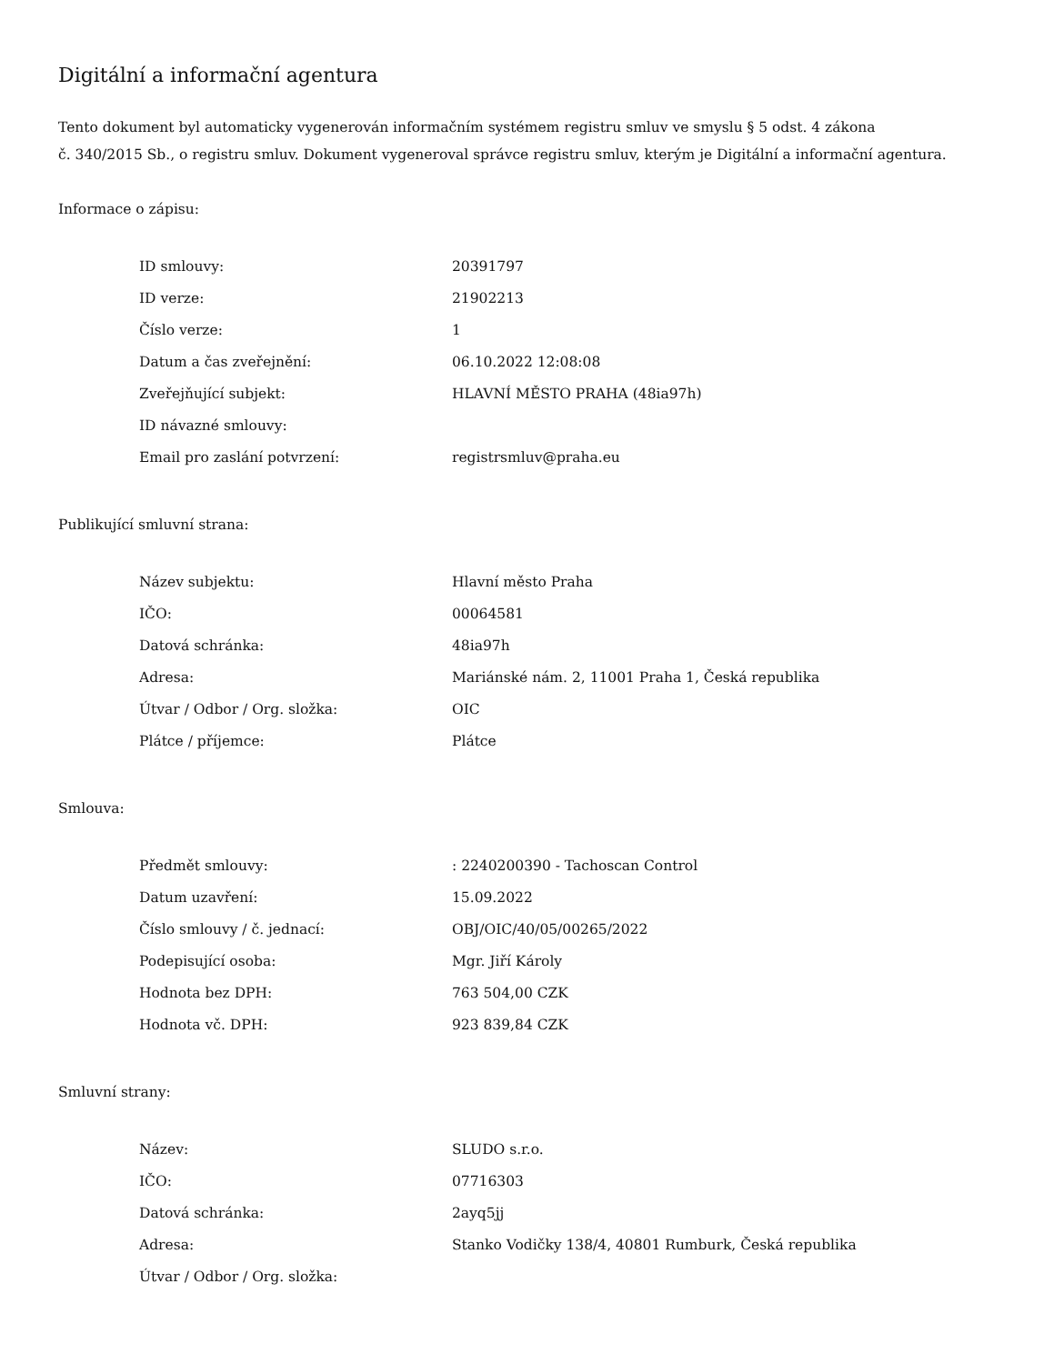Digitální a informační agentura
Tento dokument byl automaticky vygenerován informačním systémem registru smluv ve smyslu § 5 odst. 4 zákona
č. 340/2015 Sb., o registru smluv. Dokument vygeneroval správce registru smluv, kterým je Digitální a informační agentura.
Informace o zápisu:
| ID smlouvy: | 20391797 |
| ID verze: | 21902213 |
| Číslo verze: | 1 |
| Datum a čas zveřejnění: | 06.10.2022 12:08:08 |
| Zveřejňující subjekt: | HLAVNÍ MĚSTO PRAHA (48ia97h) |
| ID návazné smlouvy: | |
| Email pro zaslání potvrzení: | registrsmluv@praha.eu |
Publikující smluvní strana:
| Název subjektu: | Hlavní město Praha |
| IČO: | 00064581 |
| Datová schránka: | 48ia97h |
| Adresa: | Mariánské nám. 2, 11001 Praha 1, Česká republika |
| Útvar / Odbor / Org. složka: | OIC |
| Plátce / příjemce: | Plátce |
Smlouva:
| Předmět smlouvy: | : 2240200390 - Tachoscan Control |
| Datum uzavření: | 15.09.2022 |
| Číslo smlouvy / č. jednací: | OBJ/OIC/40/05/00265/2022 |
| Podepisující osoba: | Mgr. Jiří Károly |
| Hodnota bez DPH: | 763 504,00 CZK |
| Hodnota vč. DPH: | 923 839,84 CZK |
Smluvní strany:
| Název: | SLUDO s.r.o. |
| IČO: | 07716303 |
| Datová schránka: | 2ayq5jj |
| Adresa: | Stanko Vodičky 138/4, 40801 Rumburk, Česká republika |
| Útvar / Odbor / Org. složka: | |